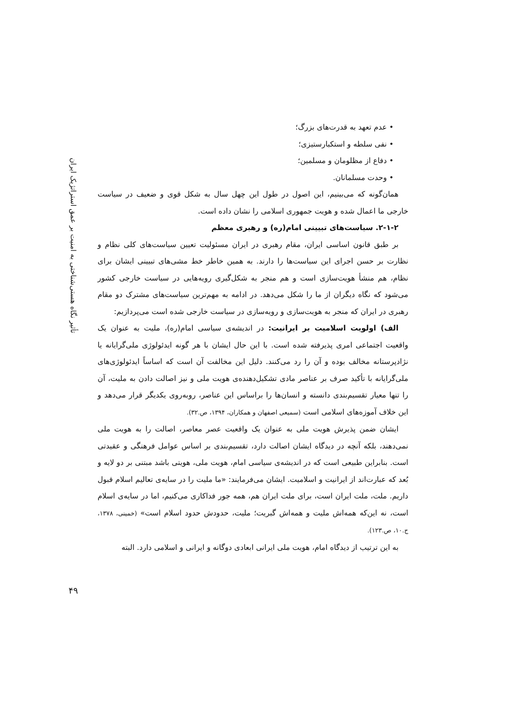• عدم تعهد به قدرت‌های بزرگ؛
• نفی سلطه و استکبارستیزی؛
• دفاع از مظلومان و مسلمین؛
• وحدت مسلمانان.
همان‌گونه که می‌بینیم، این اصول در طول این چهل سال به شکل قوی و ضعیف در سیاست خارجی ما اعمال شده و هویت جمهوری اسلامی را نشان داده است.
۲-۱-۲. سیاست‌های تبیینی امام(ره) و رهبری معظم
بر طبق قانون اساسی ایران، مقام رهبری در ایران مسئولیت تعیین سیاست‌های کلی نظام و نظارت بر حسن اجرای این سیاست‌ها را دارند. به همین خاطر خط مشی‌های تبیینی ایشان برای نظام، هم منشأ هویت‌سازی است و هم منجر به شکل‌گیری رویه‌هایی در سیاست خارجی کشور می‌شود که نگاه دیگران از ما را شکل می‌دهد. در ادامه به مهم‌ترین سیاست‌های مشترک دو مقام رهبری در ایران که منجر به هویت‌سازی و رویه‌سازی در سیاست خارجی شده است می‌پردازیم:
الف) اولویت اسلامیت بر ایرانیت: در اندیشه‌ی سیاسی امام(ره)، ملیت به عنوان یک واقعیت اجتماعی امری پذیرفته شده است. با این حال ایشان با هر گونه ایدئولوژی ملی‌گرایانه یا نژادپرستانه مخالف بوده و آن را رد می‌کنند. دلیل این مخالفت آن است که اساساً ایدئولوژی‌های ملی‌گرایانه با تأکید صرف بر عناصر مادی تشکیل‌دهنده‌ی هویت ملی و نیز اصالت دادن به ملیت، آن را تنها معیار تقسیم‌بندی دانسته و انسان‌ها را براساس این عناصر، روبه‌روی یکدیگر قرار می‌دهد و این خلاف آموزه‌های اسلامی است (سمیعی اصفهان و همکاران، ۱۳۹۴، ص.۳۲).
ایشان ضمن پذیرش هویت ملی به عنوان یک واقعیت عصر معاصر، اصالت را به هویت ملی نمی‌دهند، بلکه آنچه در دیدگاه ایشان اصالت دارد، تقسیم‌بندی بر اساس عوامل فرهنگی و عقیدتی است. بنابراین طبیعی است که در اندیشه‌ی سیاسی امام، هویت ملی، هویتی باشد مبتنی بر دو لایه و بُعد که عبارت‌اند از ایرانیت و اسلامیت. ایشان می‌فرمایند: «ما ملیت را در سایه‌ی تعالیم اسلام قبول داریم. ملت، ملت ایران است، برای ملت ایران هم، همه جور فداکاری می‌کنیم، اما در سایه‌ی اسلام است، نه این‌که همه‌اش ملیت و همه‌اش گبریت؛ ملیت، حدودش حدود اسلام است» (خمینی، ۱۳۷۸، ج.۱۰، ص.۱۲۳).
به این ترتیب از دیدگاه امام، هویت ملی ایرانی ابعادی دوگانه و ایرانی و اسلامی دارد. البته
تأثیر نگاه هستی‌شناختی به امنیت بر عمق استراتژیک ایران
۴۹